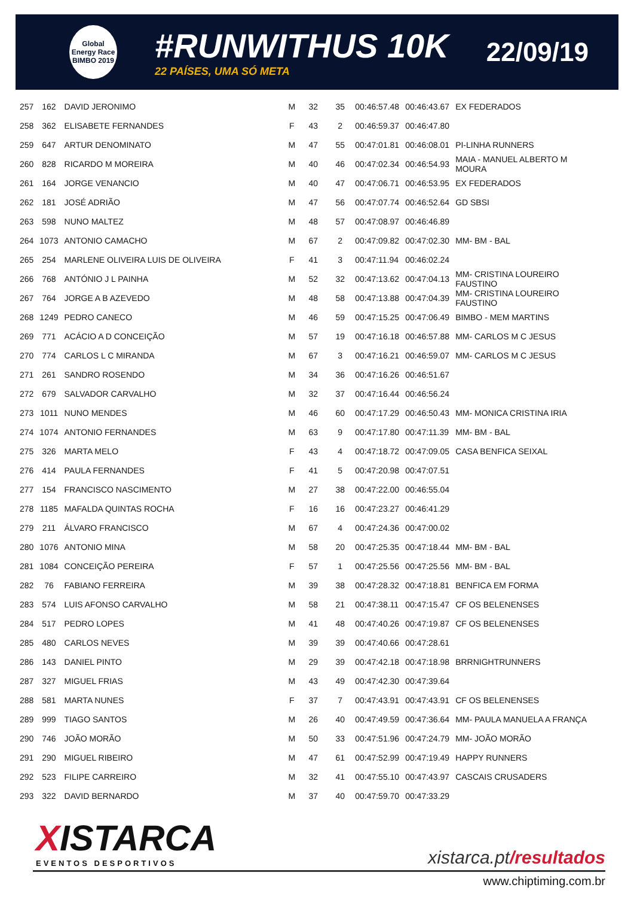Global Energy Race BIMBO 2019
#RUNWITHUS 10K
22 PAÍSES, UMA SÓ META
22/09/19
| 257 | 162 | DAVID JERONIMO | M | 32 | 35 | 00:46:57.48 | 00:46:43.67 | EX FEDERADOS |
| 258 | 362 | ELISABETE FERNANDES | F | 43 | 2 | 00:46:59.37 | 00:46:47.80 | |
| 259 | 647 | ARTUR DENOMINATO | M | 47 | 55 | 00:47:01.81 | 00:46:08.01 | PI-LINHA RUNNERS |
| 260 | 828 | RICARDO M MOREIRA | M | 40 | 46 | 00:47:02.34 | 00:46:54.93 | MAIA - MANUEL ALBERTO M MOURA |
| 261 | 164 | JORGE VENANCIO | M | 40 | 47 | 00:47:06.71 | 00:46:53.95 | EX FEDERADOS |
| 262 | 181 | JOSÉ ADRIÃO | M | 47 | 56 | 00:47:07.74 | 00:46:52.64 | GD SBSI |
| 263 | 598 | NUNO MALTEZ | M | 48 | 57 | 00:47:08.97 | 00:46:46.89 | |
| 264 | 1073 | ANTONIO CAMACHO | M | 67 | 2 | 00:47:09.82 | 00:47:02.30 | MM- BM - BAL |
| 265 | 254 | MARLENE OLIVEIRA LUIS DE OLIVEIRA | F | 41 | 3 | 00:47:11.94 | 00:46:02.24 | |
| 266 | 768 | ANTÓNIO J L PAINHA | M | 52 | 32 | 00:47:13.62 | 00:47:04.13 | MM- CRISTINA LOUREIRO FAUSTINO |
| 267 | 764 | JORGE A B AZEVEDO | M | 48 | 58 | 00:47:13.88 | 00:47:04.39 | MM- CRISTINA LOUREIRO FAUSTINO |
| 268 | 1249 | PEDRO CANECO | M | 46 | 59 | 00:47:15.25 | 00:47:06.49 | BIMBO - MEM MARTINS |
| 269 | 771 | ACÁCIO A D CONCEIÇÃO | M | 57 | 19 | 00:47:16.18 | 00:46:57.88 | MM- CARLOS M C JESUS |
| 270 | 774 | CARLOS L C MIRANDA | M | 67 | 3 | 00:47:16.21 | 00:46:59.07 | MM- CARLOS M C JESUS |
| 271 | 261 | SANDRO ROSENDO | M | 34 | 36 | 00:47:16.26 | 00:46:51.67 | |
| 272 | 679 | SALVADOR CARVALHO | M | 32 | 37 | 00:47:16.44 | 00:46:56.24 | |
| 273 | 1011 | NUNO MENDES | M | 46 | 60 | 00:47:17.29 | 00:46:50.43 | MM- MONICA CRISTINA IRIA |
| 274 | 1074 | ANTONIO FERNANDES | M | 63 | 9 | 00:47:17.80 | 00:47:11.39 | MM- BM - BAL |
| 275 | 326 | MARTA MELO | F | 43 | 4 | 00:47:18.72 | 00:47:09.05 | CASA BENFICA SEIXAL |
| 276 | 414 | PAULA FERNANDES | F | 41 | 5 | 00:47:20.98 | 00:47:07.51 | |
| 277 | 154 | FRANCISCO NASCIMENTO | M | 27 | 38 | 00:47:22.00 | 00:46:55.04 | |
| 278 | 1185 | MAFALDA QUINTAS ROCHA | F | 16 | 16 | 00:47:23.27 | 00:46:41.29 | |
| 279 | 211 | ÁLVARO FRANCISCO | M | 67 | 4 | 00:47:24.36 | 00:47:00.02 | |
| 280 | 1076 | ANTONIO MINA | M | 58 | 20 | 00:47:25.35 | 00:47:18.44 | MM- BM - BAL |
| 281 | 1084 | CONCEIÇÃO PEREIRA | F | 57 | 1 | 00:47:25.56 | 00:47:25.56 | MM- BM - BAL |
| 282 | 76 | FABIANO FERREIRA | M | 39 | 38 | 00:47:28.32 | 00:47:18.81 | BENFICA EM FORMA |
| 283 | 574 | LUIS AFONSO CARVALHO | M | 58 | 21 | 00:47:38.11 | 00:47:15.47 | CF OS BELENENSES |
| 284 | 517 | PEDRO LOPES | M | 41 | 48 | 00:47:40.26 | 00:47:19.87 | CF OS BELENENSES |
| 285 | 480 | CARLOS NEVES | M | 39 | 39 | 00:47:40.66 | 00:47:28.61 | |
| 286 | 143 | DANIEL PINTO | M | 29 | 39 | 00:47:42.18 | 00:47:18.98 | BRRNIGHTRUNNERS |
| 287 | 327 | MIGUEL FRIAS | M | 43 | 49 | 00:47:42.30 | 00:47:39.64 | |
| 288 | 581 | MARTA NUNES | F | 37 | 7 | 00:47:43.91 | 00:47:43.91 | CF OS BELENENSES |
| 289 | 999 | TIAGO SANTOS | M | 26 | 40 | 00:47:49.59 | 00:47:36.64 | MM- PAULA MANUELA A FRANÇA |
| 290 | 746 | JOÃO MORÃO | M | 50 | 33 | 00:47:51.96 | 00:47:24.79 | MM- JOÃO MORÃO |
| 291 | 290 | MIGUEL RIBEIRO | M | 47 | 61 | 00:47:52.99 | 00:47:19.49 | HAPPY RUNNERS |
| 292 | 523 | FILIPE CARREIRO | M | 32 | 41 | 00:47:55.10 | 00:47:43.97 | CASCAIS CRUSADERS |
| 293 | 322 | DAVID BERNARDO | M | 37 | 40 | 00:47:59.70 | 00:47:33.29 | |
XISTARCA
EVENTOS DESPORTIVOS
xistarca.pt/resultados
www.chiptiming.com.br